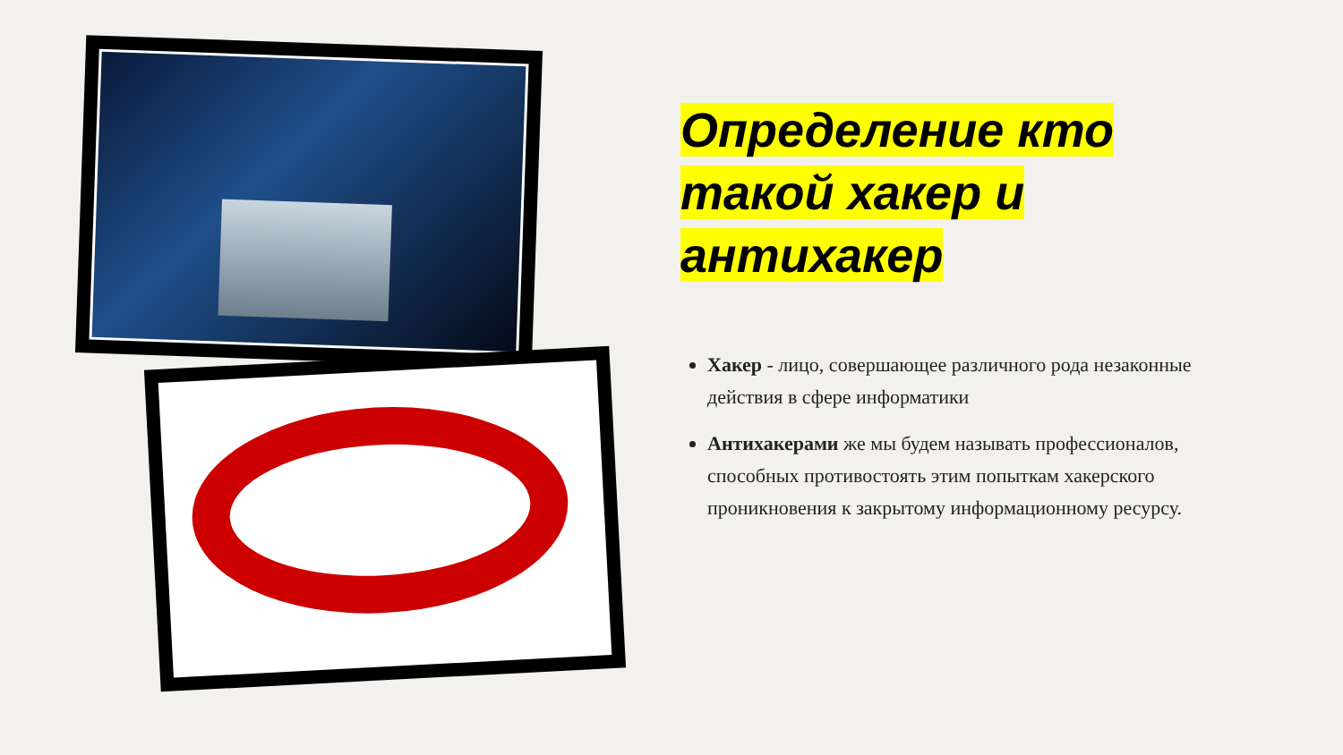Определение кто
такой хакер и
антихакер
Хакер - лицо, совершающее различного рода незаконные действия в сфере информатики
Антихакерами же мы будем называть профессионалов, способных противостоять этим попыткам хакерского проникновения к закрытому информационному ресурсу.